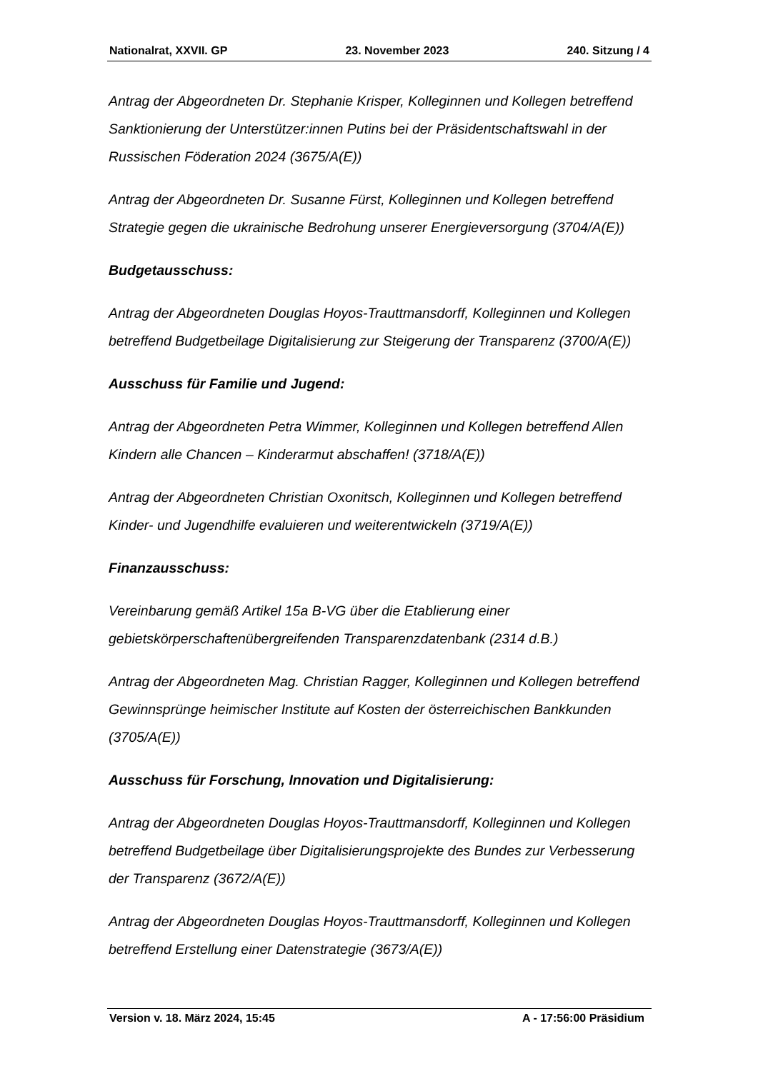Nationalrat, XXVII. GP 23. November 2023 240. Sitzung / 4
Antrag der Abgeordneten Dr. Stephanie Krisper, Kolleginnen und Kollegen betreffend Sanktionierung der Unterstützer:innen Putins bei der Präsidentschaftswahl in der Russischen Föderation 2024 (3675/A(E))
Antrag der Abgeordneten Dr. Susanne Fürst, Kolleginnen und Kollegen betreffend Strategie gegen die ukrainische Bedrohung unserer Energieversorgung (3704/A(E))
Budgetausschuss:
Antrag der Abgeordneten Douglas Hoyos-Trauttmansdorff, Kolleginnen und Kollegen betreffend Budgetbeilage Digitalisierung zur Steigerung der Transparenz (3700/A(E))
Ausschuss für Familie und Jugend:
Antrag der Abgeordneten Petra Wimmer, Kolleginnen und Kollegen betreffend Allen Kindern alle Chancen – Kinderarmut abschaffen! (3718/A(E))
Antrag der Abgeordneten Christian Oxonitsch, Kolleginnen und Kollegen betreffend Kinder- und Jugendhilfe evaluieren und weiterentwickeln (3719/A(E))
Finanzausschuss:
Vereinbarung gemäß Artikel 15a B-VG über die Etablierung einer gebietskörperschaftenübergreifenden Transparenzdatenbank (2314 d.B.)
Antrag der Abgeordneten Mag. Christian Ragger, Kolleginnen und Kollegen betreffend Gewinnsprünge heimischer Institute auf Kosten der österreichischen Bankkunden (3705/A(E))
Ausschuss für Forschung, Innovation und Digitalisierung:
Antrag der Abgeordneten Douglas Hoyos-Trauttmansdorff, Kolleginnen und Kollegen betreffend Budgetbeilage über Digitalisierungsprojekte des Bundes zur Verbesserung der Transparenz (3672/A(E))
Antrag der Abgeordneten Douglas Hoyos-Trauttmansdorff, Kolleginnen und Kollegen betreffend Erstellung einer Datenstrategie (3673/A(E))
Version v. 18. März 2024, 15:45 A - 17:56:00 Präsidium